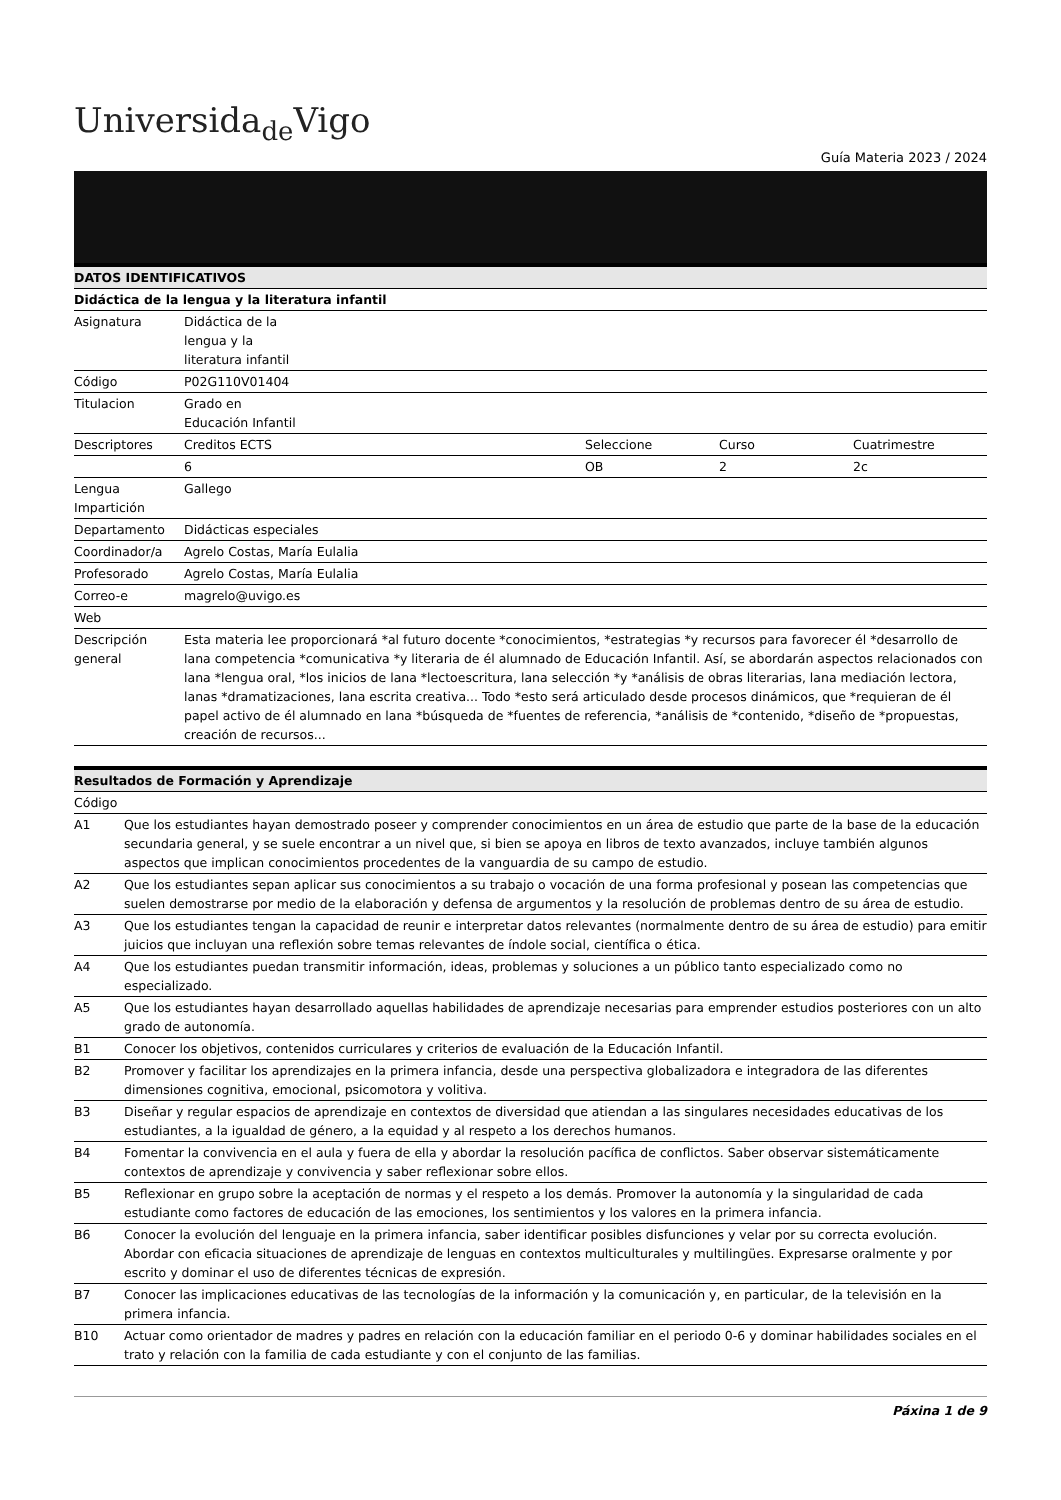Universida<sub>de</sub>Vigo
Guía Materia 2023 / 2024
| DATOS IDENTIFICATIVOS | | | | |
| --- | --- | --- | --- | --- |
| Didáctica de la lengua y la literatura infantil | | | | |
| Asignatura | Didáctica de la lengua y la literatura infantil | | | |
| Código | P02G110V01404 | | | |
| Titulacion | Grado en Educación Infantil | | | |
| Descriptores | Creditos ECTS | Seleccione | Curso | Cuatrimestre |
| | 6 | OB | 2 | 2c |
| Lengua Impartición | Gallego | | | |
| Departamento | Didácticas especiales | | | |
| Coordinador/a | Agrelo Costas, María Eulalia | | | |
| Profesorado | Agrelo Costas, María Eulalia | | | |
| Correo-e | magrelo@uvigo.es | | | |
| Web | | | | |
| Descripción general | Esta materia lee proporcionará *al futuro docente *conocimientos, *estrategias *y recursos para favorecer él *desarrollo de lana competencia *comunicativa *y literaria de él alumnado de Educación Infantil. Así, se abordarán aspectos relacionados con lana *lengua oral, *los inicios de lana *lectoescritura, lana selección *y *análisis de obras literarias, lana mediación lectora, lanas *dramatizaciones, lana escrita creativa... Todo *esto será articulado desde procesos dinámicos, que *requieran de él papel activo de él alumnado en lana *búsqueda de *fuentes de referencia, *análisis de *contenido, *diseño de *propuestas, creación de recursos... | | | |
| Resultados de Formación y Aprendizaje | |
| --- | --- |
| Código | |
| A1 | Que los estudiantes hayan demostrado poseer y comprender conocimientos en un área de estudio que parte de la base de la educación secundaria general, y se suele encontrar a un nivel que, si bien se apoya en libros de texto avanzados, incluye también algunos aspectos que implican conocimientos procedentes de la vanguardia de su campo de estudio. |
| A2 | Que los estudiantes sepan aplicar sus conocimientos a su trabajo o vocación de una forma profesional y posean las competencias que suelen demostrarse por medio de la elaboración y defensa de argumentos y la resolución de problemas dentro de su área de estudio. |
| A3 | Que los estudiantes tengan la capacidad de reunir e interpretar datos relevantes (normalmente dentro de su área de estudio) para emitir juicios que incluyan una reflexión sobre temas relevantes de índole social, científica o ética. |
| A4 | Que los estudiantes puedan transmitir información, ideas, problemas y soluciones a un público tanto especializado como no especializado. |
| A5 | Que los estudiantes hayan desarrollado aquellas habilidades de aprendizaje necesarias para emprender estudios posteriores con un alto grado de autonomía. |
| B1 | Conocer los objetivos, contenidos curriculares y criterios de evaluación de la Educación Infantil. |
| B2 | Promover y facilitar los aprendizajes en la primera infancia, desde una perspectiva globalizadora e integradora de las diferentes dimensiones cognitiva, emocional, psicomotora y volitiva. |
| B3 | Diseñar y regular espacios de aprendizaje en contextos de diversidad que atiendan a las singulares necesidades educativas de los estudiantes, a la igualdad de género, a la equidad y al respeto a los derechos humanos. |
| B4 | Fomentar la convivencia en el aula y fuera de ella y abordar la resolución pacífica de conflictos. Saber observar sistemáticamente contextos de aprendizaje y convivencia y saber reflexionar sobre ellos. |
| B5 | Reflexionar en grupo sobre la aceptación de normas y el respeto a los demás. Promover la autonomía y la singularidad de cada estudiante como factores de educación de las emociones, los sentimientos y los valores en la primera infancia. |
| B6 | Conocer la evolución del lenguaje en la primera infancia, saber identificar posibles disfunciones y velar por su correcta evolución. Abordar con eficacia situaciones de aprendizaje de lenguas en contextos multiculturales y multilingües. Expresarse oralmente y por escrito y dominar el uso de diferentes técnicas de expresión. |
| B7 | Conocer las implicaciones educativas de las tecnologías de la información y la comunicación y, en particular, de la televisión en la primera infancia. |
| B10 | Actuar como orientador de madres y padres en relación con la educación familiar en el periodo 0-6 y dominar habilidades sociales en el trato y relación con la familia de cada estudiante y con el conjunto de las familias. |
Páxina 1 de 9